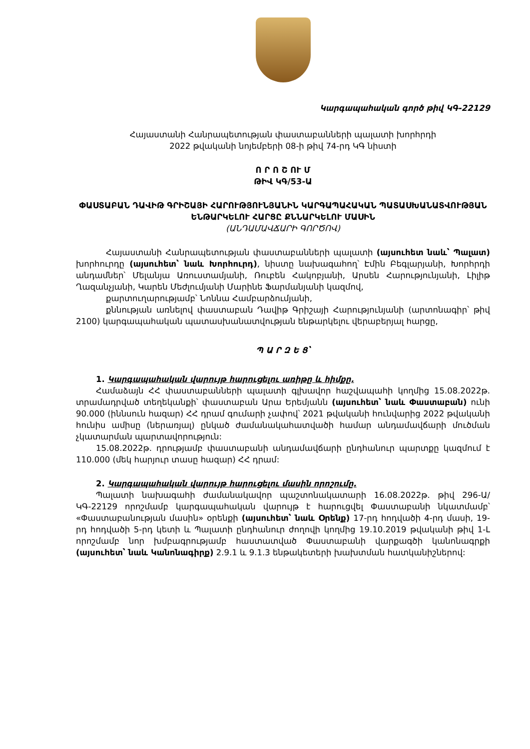Կարգապահական գործ թիվ ԿԳ-22129
Հայաստանի Հանրապետության փաստաբանների պալատի խորհրդի
2022 թվականի նոյեմբերի 08-ի թիվ 74-րդ ԿԳ նիստի
Ո Ր Ո Շ ՈՒ Մ
ԹԻՎ ԿԳ/53-Ա
ՓԱՍՏԱԲԱՆ ԴԱՎԻԹ ԳՐԻՇԱՅԻ ՀԱՐՈՒԹՅՈՒՆՅԱՆԻՆ ԿԱՐԳԱՊԱՀԱԿԱՆ ՊԱՏԱՍԽԱՆԱՏՎՈՒԹՅԱՆ ԵՆԹԱՐԿԵԼՈՒ ՀԱՐՑԸ ՔՆՆԱՐԿԵԼՈՒ ՄԱՍԻՆ
(ԱՆԴԱՄԱՎՃԱՐԻ ԳՈՐԾՈՎ)
Հայաստանի Հանրապետության փաստաբանների պալատի (այսուհետ նաև՝ Պալատ) խորհուրդը (այսուհետ՝ նաև Խորհուրդ), նիստը նախագահող՝ Էմին Բեգլարյանի, Խորհրդի անդամներ՝ Մելանյա Առուստամյանի, Ռուբեն Հակոբյանի, Արսեն Հարությունյանի, Լիլիթ Ղազանչյանի, Կարեն Մեժլումյանի Մարինե Ֆարմանյանի կազմով,
քարտուղարությամբ՝ Նոննա Համբարձումյանի,
քննության առնելով փաստաբան Դավիթ Գրիշայի Հարությունյանի (արտոնագիր՝ թիվ 2100) կարգապահական պատասխանատվության ենթարկելու վերաբերյալ հարցը,
Պ Ա Ր Զ Ե Ց՝
1. Կարգապահական վարույթ հարուցելու առիթը և հիմքը.
Համաձայն ՀՀ փաստաբանների պալատի գլխավոր հաշվապահի կողմից 15.08.2022թ. տրամադրված տեղեկանքի՝ փաստաբան Արա Երեմյանն (այսուհետ՝ նաև Փաստաբան) ունի 90.000 (իննսուն հազար) ՀՀ դրամ գումարի չափով՝ 2021 թվականի հունվարից 2022 թվականի հունիս ամիսը (ներառյալ) ընկած ժամանակահատվածի համար անդամավճարի մուծման չկատարման պարտավորություն:
15.08.2022թ. դրությամբ փաստաբանի անդամավճարի ընդհանուր պարտքը կազմում է 110.000 (մեկ հարյուր տասը հազար) ՀՀ դրամ:
2. Կարգապահական վարույթ հարուցելու մասին որոշումը.
Պալատի նախագահի ժամանակավոր պաշտոնակատարի 16.08.2022թ. թիվ 296-Ա/ԿԳ-22129 որոշմամբ կարգապահական վարույթ է հարուցվել Փաստաբանի նկատմամբ՝ «Փաստաբանության մասին» օրենքի (այսուհետ՝ նաև Օրենք) 17-րդ հոդվածի 4-րդ մասի, 19-րդ հոդվածի 5-րդ կետի և Պալատի ընդհանուր ժողովի կողմից 19.10.2019 թվականի թիվ 1-Լ որոշմամբ նոր խմբագրությամբ հաստատված Փաստաբանի վարքագծի կանոնագրքի (այսուհետ՝ նաև Կանոնագիրք) 2.9.1 և 9.1.3 ենթակետերի խախտման հատկանիշներով: